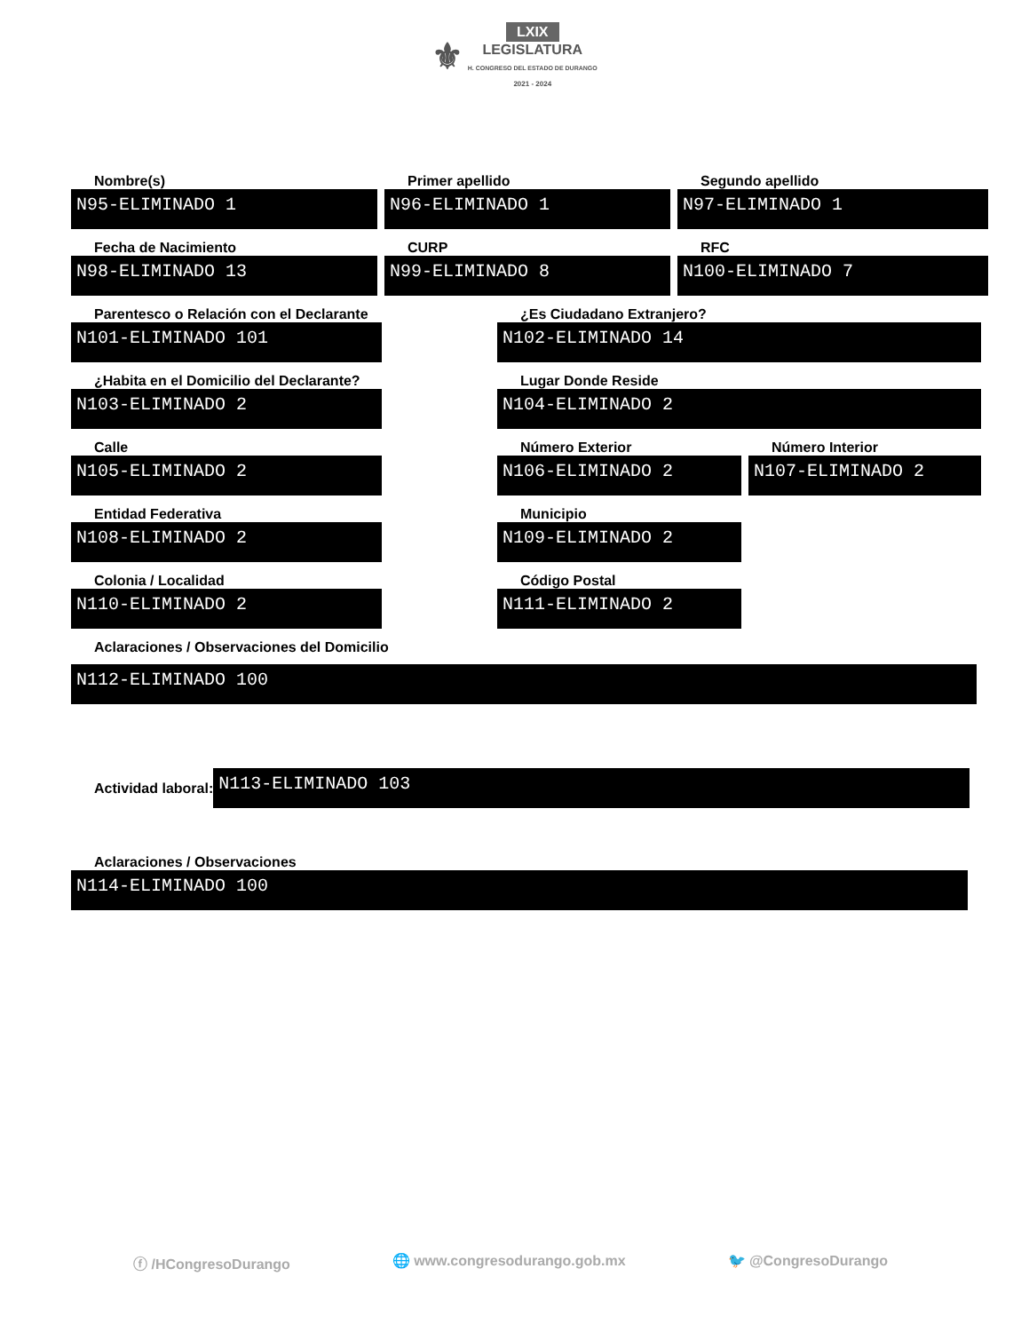⚜ LXIX
LEGISLATURA
H. CONGRESO DEL ESTADO DE DURANGO
2021 - 2024
Nombre(s)
N95-ELIMINADO 1
Primer apellido
N96-ELIMINADO 1
Segundo apellido
N97-ELIMINADO 1
Fecha de Nacimiento
N98-ELIMINADO 13
CURP
N99-ELIMINADO 8
RFC
N100-ELIMINADO 7
Parentesco o Relación con el Declarante
N101-ELIMINADO 101
¿Es Ciudadano Extranjero?
N102-ELIMINADO 14
¿Habita en el Domicilio del Declarante?
N103-ELIMINADO 2
Lugar Donde Reside
N104-ELIMINADO 2
Calle
N105-ELIMINADO 2
Número Exterior
N106-ELIMINADO 2
Número Interior
N107-ELIMINADO 2
Entidad Federativa
N108-ELIMINADO 2
Municipio
N109-ELIMINADO 2
Colonia / Localidad
N110-ELIMINADO 2
Código Postal
N111-ELIMINADO 2
Aclaraciones / Observaciones del Domicilio
N112-ELIMINADO 100
Actividad laboral:
N113-ELIMINADO 103
Aclaraciones / Observaciones
N114-ELIMINADO 100
ⓕ /HCongresoDurango 🌐 www.congresodurango.gob.mx 🐦 @CongresoDurango